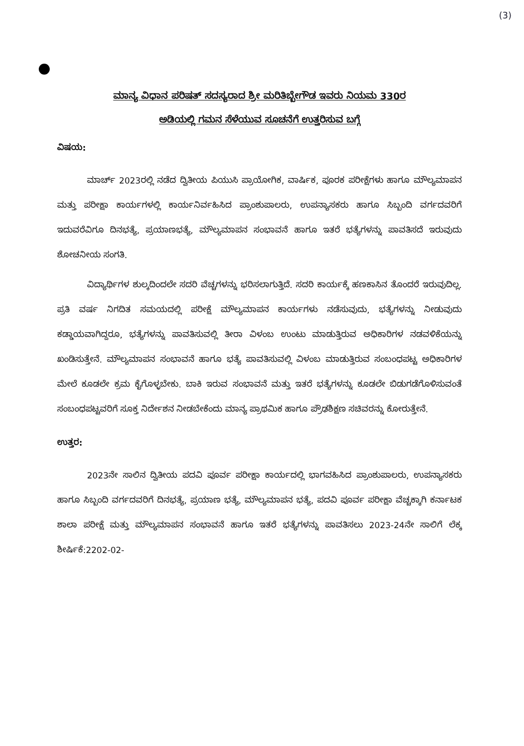(3)
ಮಾನ್ಯ ವಿಧಾನ ಪರಿಷತ್ ಸದಸ್ಯರಾದ ಶ್ರೀ ಮರಿತಿಬ್ಬೇಗೌಡ ಇವರು ನಿಯಮ 330ರ
ಅಡಿಯಲ್ಲಿ ಗಮನ ಸೆಳೆಯುವ ಸೂಚನೆಗೆ ಉತ್ತರಿಸುವ ಬಗ್ಗೆ
ವಿಷಯ:
ಮಾರ್ಚ್ 2023ರಲ್ಲಿ ನಡೆದ ದ್ವಿತೀಯ ಪಿಯುಸಿ ಪ್ರಾಯೋಗಿಕ, ವಾರ್ಷಿಕ, ಪೂರಕ ಪರೀಕ್ಷೆಗಳು ಹಾಗೂ ಮೌಲ್ಯಮಾಪನ ಮತ್ತು ಪರೀಕ್ಷಾ ಕಾರ್ಯಗಳಲ್ಲಿ ಕಾರ್ಯನಿರ್ವಹಿಸಿದ ಪ್ರಾಂಶುಪಾಲರು, ಉಪನ್ಯಾಸಕರು ಹಾಗೂ ಸಿಬ್ಬಂದಿ ವರ್ಗದವರಿಗೆ ಇದುವರೆವಿಗೂ ದಿನಭತ್ಯೆ, ಪ್ರಯಾಣಭತ್ಯೆ, ಮೌಲ್ಯಮಾಪನ ಸಂಭಾವನೆ ಹಾಗೂ ಇತರೆ ಭತ್ಯೆಗಳನ್ನು ಪಾವತಿಸದೆ ಇರುವುದು ಶೋಚನೀಯ ಸಂಗತಿ.
ವಿದ್ಯಾರ್ಥಿಗಳ ಶುಲ್ಕದಿಂದಲೇ ಸದರಿ ವೆಚ್ಚಗಳನ್ನು ಭರಿಸಲಾಗುತ್ತಿದೆ. ಸದರಿ ಕಾರ್ಯಕ್ಕೆ ಹಣಕಾಸಿನ ತೊಂದರೆ ಇರುವುದಿಲ್ಲ. ಪ್ರತಿ ವರ್ಷ ನಿಗದಿತ ಸಮಯದಲ್ಲಿ ಪರೀಕ್ಷೆ ಮೌಲ್ಯಮಾಪನ ಕಾರ್ಯಗಳು ನಡೆಸುವುದು, ಭತ್ಯೆಗಳನ್ನು ನೀಡುವುದು ಕಡ್ಡಾಯವಾಗಿದ್ದರೂ, ಭತ್ಯೆಗಳನ್ನು ಪಾವತಿಸುವಲ್ಲಿ ತೀರಾ ವಿಳಂಬ ಉಂಟು ಮಾಡುತ್ತಿರುವ ಅಧಿಕಾರಿಗಳ ನಡವಳಿಕೆಯನ್ನು ಖಂಡಿಸುತ್ತೇನೆ. ಮೌಲ್ಯಮಾಪನ ಸಂಭಾವನೆ ಹಾಗೂ ಭತ್ಯೆ ಪಾವತಿಸುವಲ್ಲಿ ವಿಳಂಬ ಮಾಡುತ್ತಿರುವ ಸಂಬಂಧಪಟ್ಟ ಅಧಿಕಾರಿಗಳ ಮೇಲೆ ಕೂಡಲೇ ಕ್ರಮ ಕೈಗೊಳ್ಳಬೇಕು. ಬಾಕಿ ಇರುವ ಸಂಭಾವನೆ ಮತ್ತು ಇತರೆ ಭತ್ಯೆಗಳನ್ನು ಕೂಡಲೇ ಬಿಡುಗಡೆಗೊಳಿಸುವಂತೆ ಸಂಬಂಧಪಟ್ಟವರಿಗೆ ಸೂಕ್ತ ನಿರ್ದೇಶನ ನೀಡಬೇಕೆಂದು ಮಾನ್ಯ ಪ್ರಾಥಮಿಕ ಹಾಗೂ ಪ್ರೌಢಶಿಕ್ಷಣ ಸಚಿವರನ್ನು ಕೋರುತ್ತೇನೆ.
ಉತ್ತರ:
2023ನೇ ಸಾಲಿನ ದ್ವಿತೀಯ ಪದವಿ ಪೂರ್ವ ಪರೀಕ್ಷಾ ಕಾರ್ಯದಲ್ಲಿ ಭಾಗವಹಿಸಿದ ಪ್ರಾಂಶುಪಾಲರು, ಉಪನ್ಯಾಸಕರು ಹಾಗೂ ಸಿಬ್ಬಂದಿ ವರ್ಗದವರಿಗೆ ದಿನಭತ್ಯೆ, ಪ್ರಯಾಣ ಭತ್ಯೆ, ಮೌಲ್ಯಮಾಪನ ಭತ್ಯೆ, ಪದವಿ ಪೂರ್ವ ಪರೀಕ್ಷಾ ವೆಚ್ಚಕ್ಕಾಗಿ ಕರ್ನಾಟಕ ಶಾಲಾ ಪರೀಕ್ಷೆ ಮತ್ತು ಮೌಲ್ಯಮಾಪನ ಸಂಭಾವನೆ ಹಾಗೂ ಇತರೆ ಭತ್ಯೆಗಳನ್ನು ಪಾವತಿಸಲು 2023-24ನೇ ಸಾಲಿಗೆ ಲೆಕ್ಕ ಶೀರ್ಷಿಕೆ:2202-02-